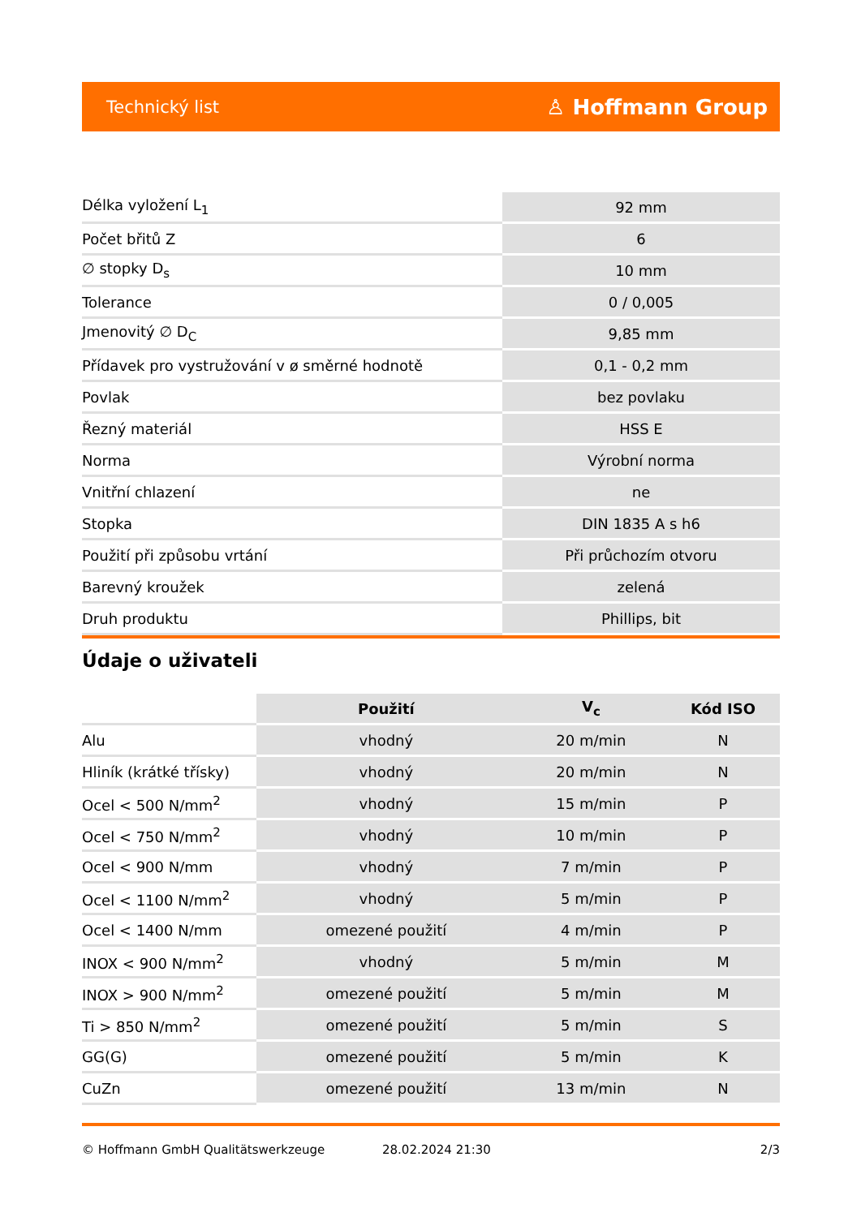Technický list ♙ Hoffmann Group
| Délka vyložení L<sub>1</sub> | 92 mm |
| Počet břitů Z | 6 |
| ∅ stopky D<sub>s</sub> | 10 mm |
| Tolerance | 0 / 0,005 |
| Jmenovitý ∅ D<sub>C</sub> | 9,85 mm |
| Přídavek pro vystružování v ø směrné hodnotě | 0,1 - 0,2 mm |
| Povlak | bez povlaku |
| Řezný materiál | HSS E |
| Norma | Výrobní norma |
| Vnitřní chlazení | ne |
| Stopka | DIN 1835 A s h6 |
| Použití při způsobu vrtání | Při průchozím otvoru |
| Barevný kroužek | zelená |
| Druh produktu | Phillips, bit |
Údaje o uživateli
| | Použití | V<sub>c</sub> | Kód ISO |
| --- | --- | --- | --- |
| Alu | vhodný | 20 m/min | N |
| Hliník (krátké třísky) | vhodný | 20 m/min | N |
| Ocel < 500 N/mm<sup>2</sup> | vhodný | 15 m/min | P |
| Ocel < 750 N/mm<sup>2</sup> | vhodný | 10 m/min | P |
| Ocel < 900 N/mm | vhodný | 7 m/min | P |
| Ocel < 1100 N/mm<sup>2</sup> | vhodný | 5 m/min | P |
| Ocel < 1400 N/mm | omezené použití | 4 m/min | P |
| INOX < 900 N/mm<sup>2</sup> | vhodný | 5 m/min | M |
| INOX > 900 N/mm<sup>2</sup> | omezené použití | 5 m/min | M |
| Ti > 850 N/mm<sup>2</sup> | omezené použití | 5 m/min | S |
| GG(G) | omezené použití | 5 m/min | K |
| CuZn | omezené použití | 13 m/min | N |
© Hoffmann GmbH Qualitätswerkzeuge 28.02.2024 21:30 2/3